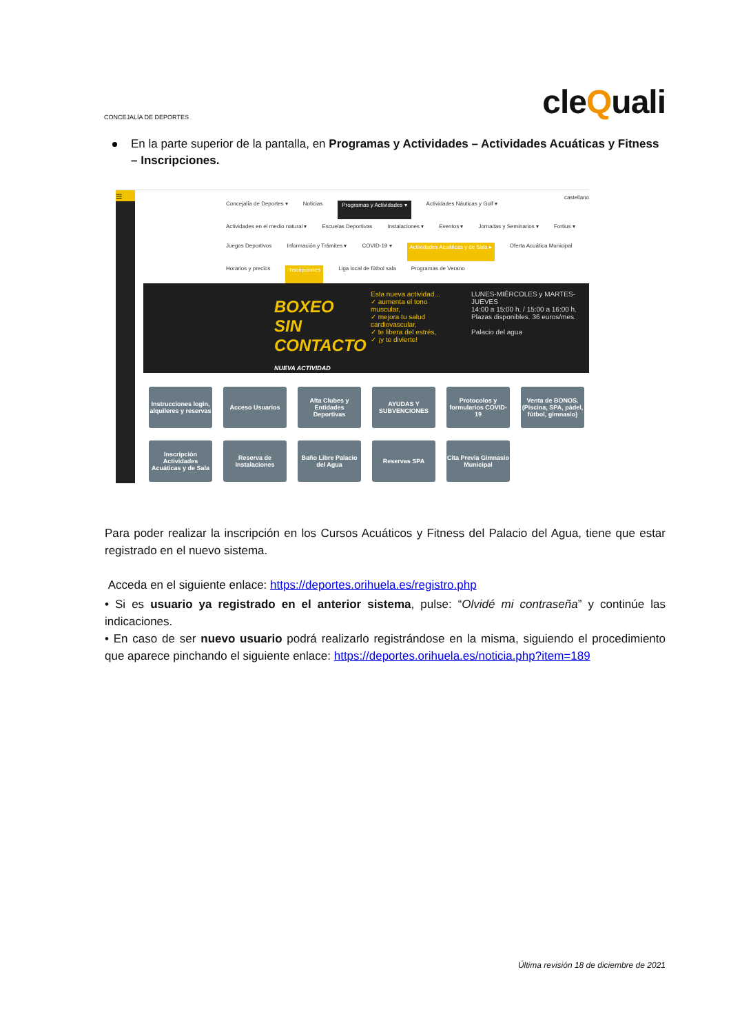CONCEJALÍA DE DEPORTES
cleQuali
En la parte superior de la pantalla, en Programas y Actividades – Actividades Acuáticas y Fitness – Inscripciones.
≡
castellano
Concejalía de Deportes ▾ Noticias Programas y Actividades ▾ Actividades Náuticas y Golf ▾ Actividades en el medio natural ▾ Escuelas Deportivas Instalaciones ▾ Eventos ▾ Jornadas y Seminarios ▾ Fortius ▾ Juegos Deportivos Información y Trámites ▾ COVID-19 ▾ Actividades Acuáticas y de Sala ▸ Oferta Acuática Municipal Horarios y precios Inscripciones Liga local de fútbol sala Programas de Verano
BOXEO SIN CONTACTO NUEVA ACTIVIDAD
Esta nueva actividad...
✓ aumenta el tono muscular,
✓ mejora tu salud cardiovascular,
✓ te libera del estrés,
✓ ¡y te divierte!
LUNES-MIÉRCOLES y MARTES-JUEVES
14:00 a 15:00 h. / 15:00 a 16:00 h.
Plazas disponibles. 36 euros/mes.
Palacio del agua
Instrucciones login, alquileres y reservas
Acceso Usuarios
Alta Clubes y Entidades Deportivas
AYUDAS Y SUBVENCIONES
Protocolos y formularios COVID-19
Venta de BONOS. (Piscina, SPA, pádel, fútbol, gimnasio)
Inscripción Actividades Acuáticas y de Sala
Reserva de Instalaciones
Baño Libre Palacio del Agua
Reservas SPA
Cita Previa Gimnasio Municipal
Para poder realizar la inscripción en los Cursos Acuáticos y Fitness del Palacio del Agua, tiene que estar registrado en el nuevo sistema.
Acceda en el siguiente enlace: https://deportes.orihuela.es/registro.php
• Si es usuario ya registrado en el anterior sistema, pulse: “Olvidé mi contraseña” y continúe las indicaciones.
• En caso de ser nuevo usuario podrá realizarlo registrándose en la misma, siguiendo el procedimiento que aparece pinchando el siguiente enlace: https://deportes.orihuela.es/noticia.php?item=189
Última revisión 18 de diciembre de 2021